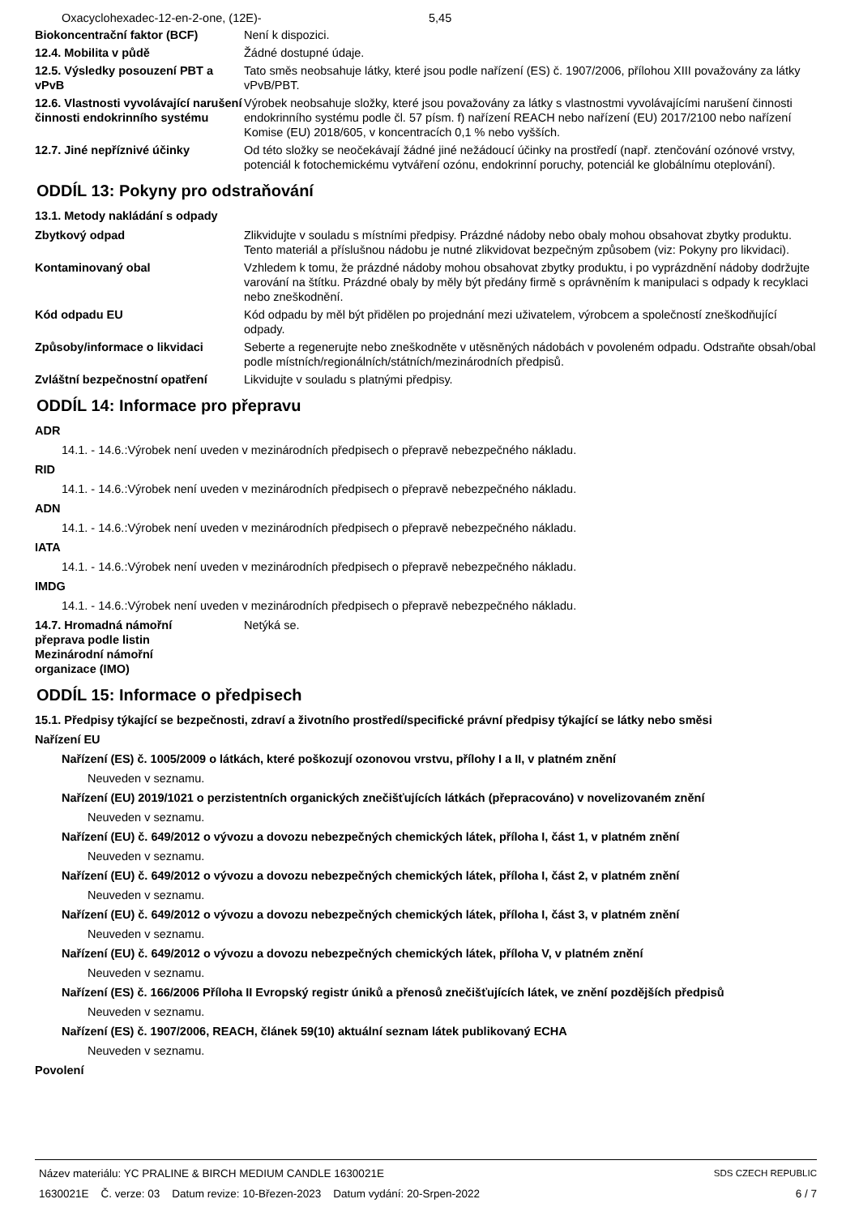Oxacyclohexadec-12-en-2-one, (12E)- 5,45
Biokoncentrační faktor (BCF) Není k dispozici.
12.4. Mobilita v půdě Žádné dostupné údaje.
12.5. Výsledky posouzení PBT a vPvB
Tato směs neobsahuje látky, které jsou podle nařízení (ES) č. 1907/2006, přílohou XIII považovány za látky vPvB/PBT.
12.6. Vlastnosti vyvolávající narušení činnosti endokrinního systému
Výrobek neobsahuje složky, které jsou považovány za látky s vlastnostmi vyvolávajícími narušení činnosti endokrinního systému podle čl. 57 písm. f) nařízení REACH nebo nařízení (EU) 2017/2100 nebo nařízení Komise (EU) 2018/605, v koncentracích 0,1 % nebo vyšších.
12.7. Jiné nepříznivé účinky Od této složky se neočekávají žádné jiné nežádoucí účinky na prostředí (např. ztenčování ozónové vrstvy, potenciál k fotochemickému vytváření ozónu, endokrinní poruchy, potenciál ke globálnímu oteplování).
ODDÍL 13: Pokyny pro odstraňování
13.1. Metody nakládání s odpady
Zbytkový odpad Zlikvidujte v souladu s místními předpisy. Prázdné nádoby nebo obaly mohou obsahovat zbytky produktu. Tento materiál a příslušnou nádobu je nutné zlikvidovat bezpečným způsobem (viz: Pokyny pro likvidaci).
Kontaminovaný obal Vzhledem k tomu, že prázdné nádoby mohou obsahovat zbytky produktu, i po vyprázdnění nádoby dodržujte varování na štítku. Prázdné obaly by měly být předány firmě s oprávněním k manipulaci s odpady k recyklaci nebo zneškodnění.
Kód odpadu EU Kód odpadu by měl být přidělen po projednání mezi uživatelem, výrobcem a společností zneškodňující odpady.
Způsoby/informace o likvidaci Seberte a regenerujte nebo zneškodněte v utěsněných nádobách v povoleném odpadu. Odstraňte obsah/obal podle místních/regionálních/státních/mezinárodních předpisů.
Zvláštní bezpečnostní opatření
Likvidujte v souladu s platnými předpisy.
ODDÍL 14: Informace pro přepravu
ADR
14.1. - 14.6.:Výrobek není uveden v mezinárodních předpisech o přepravě nebezpečného nákladu.
RID
14.1. - 14.6.:Výrobek není uveden v mezinárodních předpisech o přepravě nebezpečného nákladu.
ADN
14.1. - 14.6.:Výrobek není uveden v mezinárodních předpisech o přepravě nebezpečného nákladu.
IATA
14.1. - 14.6.:Výrobek není uveden v mezinárodních předpisech o přepravě nebezpečného nákladu.
IMDG
14.1. - 14.6.:Výrobek není uveden v mezinárodních předpisech o přepravě nebezpečného nákladu.
14.7. Hromadná námořní přeprava podle listin Mezinárodní námořní organizace (IMO)
Netýká se.
ODDÍL 15: Informace o předpisech
15.1. Předpisy týkající se bezpečnosti, zdraví a životního prostředí/specifické právní předpisy týkající se látky nebo směsi
Nařízení EU
Nařízení (ES) č. 1005/2009 o látkách, které poškozují ozonovou vrstvu, přílohy I a II, v platném znění
Neuveden v seznamu.
Nařízení (EU) 2019/1021 o perzistentních organických znečišťujících látkách (přepracováno) v novelizovaném znění
Neuveden v seznamu.
Nařízení (EU) č. 649/2012 o vývozu a dovozu nebezpečných chemických látek, příloha I, část 1, v platném znění
Neuveden v seznamu.
Nařízení (EU) č. 649/2012 o vývozu a dovozu nebezpečných chemických látek, příloha I, část 2, v platném znění
Neuveden v seznamu.
Nařízení (EU) č. 649/2012 o vývozu a dovozu nebezpečných chemických látek, příloha I, část 3, v platném znění
Neuveden v seznamu.
Nařízení (EU) č. 649/2012 o vývozu a dovozu nebezpečných chemických látek, příloha V, v platném znění
Neuveden v seznamu.
Nařízení (ES) č. 166/2006 Příloha II Evropský registr úniků a přenosů znečišťujících látek, ve znění pozdějších předpisů
Neuveden v seznamu.
Nařízení (ES) č. 1907/2006, REACH, článek 59(10) aktuální seznam látek publikovaný ECHA
Neuveden v seznamu.
Povolení
Název materiálu: YC PRALINE & BIRCH MEDIUM CANDLE 1630021E
1630021E Č. verze: 03 Datum revize: 10-Březen-2023 Datum vydání: 20-Srpen-2022
SDS CZECH REPUBLIC
6 / 7